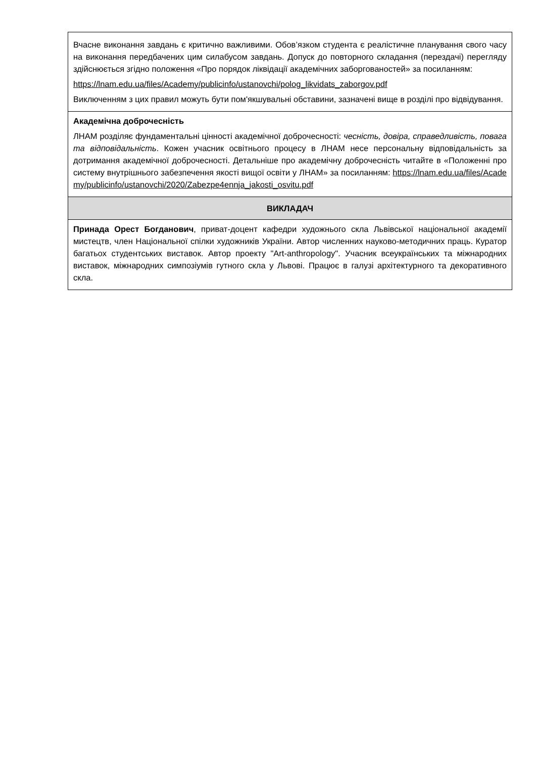| Вчасне виконання завдань є критично важливими. Обов’язком студента є реалістичне планування свого часу на виконання передбачених цим силабусом завдань. Допуск до повторного складання (перездачі) перегляду здійснюється згідно положення «Про порядок ліквідації академічних заборгованостей» за посиланням: https://lnam.edu.ua/files/Academy/publicinfo/ustanovchi/polog_likvidats_zaborgov.pdf Виключенням з цих правил можуть бути пом'якшувальні обставини, зазначені вище в розділі про відвідування. |
| Академічна доброчесність ЛНАМ розділяє фундаментальні цінності академічної доброчесності: чесність, довіра, справедливість, повага та відповідальність . Кожен учасник освітнього процесу в ЛНАМ несе персональну відповідальність за дотримання академічної доброчесності. Детальніше про академічну доброчесність читайте в «Положенні про систему внутрішнього забезпечення якості вищої освіти у ЛНАМ» за посиланням: https://lnam.edu.ua/files/Academy/publicinfo/ustanovchi/2020/Zabezpe4ennja_jakosti_osvitu.pdf |
| ВИКЛАДАЧ |
| Принада Орест Богданович , приват-доцент кафедри художнього скла Львівської національної академії мистецтв, член Національної спілки художників України. Автор численних науково-методичних праць. Куратор багатьох студентських виставок. Автор проекту "Art-anthropology". Учасник всеукраїнських та міжнародних виставок, міжнародних симпозіумів гутного скла у Львові. Працює в галузі архітектурного та декоративного скла. |